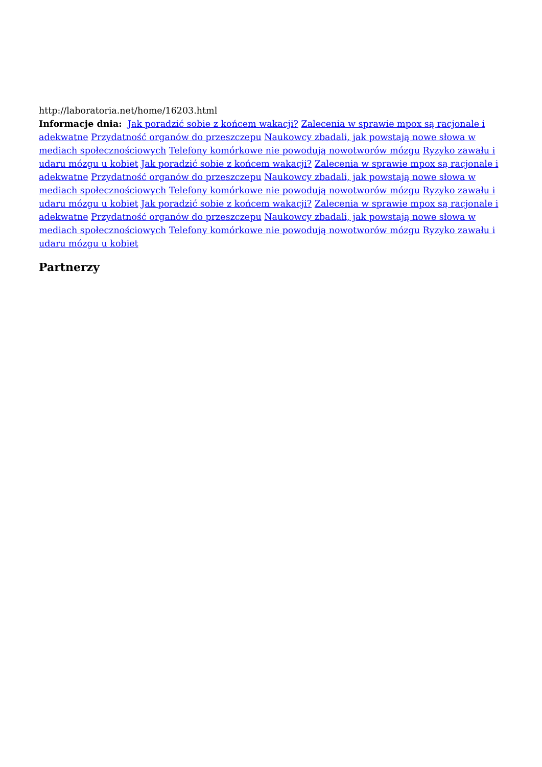http://laboratoria.net/home/16203.html
Informacje dnia: Jak poradzić sobie z końcem wakacji? Zalecenia w sprawie mpox są racjonale i adekwatne Przydatność organów do przeszczepu Naukowcy zbadali, jak powstają nowe słowa w mediach społecznościowych Telefony komórkowe nie powodują nowotworów mózgu Ryzyko zawału i udaru mózgu u kobiet Jak poradzić sobie z końcem wakacji? Zalecenia w sprawie mpox są racjonale i adekwatne Przydatność organów do przeszczepu Naukowcy zbadali, jak powstają nowe słowa w mediach społecznościowych Telefony komórkowe nie powodują nowotworów mózgu Ryzyko zawału i udaru mózgu u kobiet Jak poradzić sobie z końcem wakacji? Zalecenia w sprawie mpox są racjonale i adekwatne Przydatność organów do przeszczepu Naukowcy zbadali, jak powstają nowe słowa w mediach społecznościowych Telefony komórkowe nie powodują nowotworów mózgu Ryzyko zawału i udaru mózgu u kobiet
Partnerzy